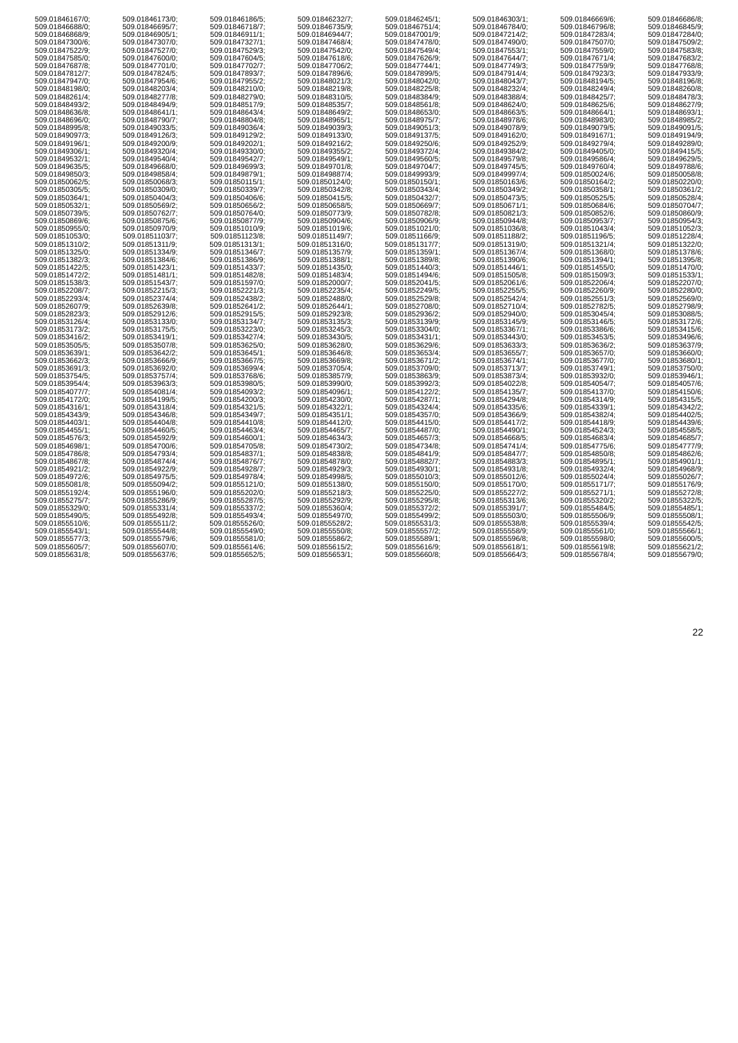509.01846167/0; 509.01846173/0; 509.01846186/5; 509.01846232/7; 509.01846245/1; 509.01846303/1; 509.01846669/6; 509.01846686/8;
509.01846688/0; 509.01846695/7; 509.01846718/7; 509.01846735/9; 509.01846751/4; 509.01846784/0; 509.01846796/8; 509.01846845/9;
509.01846868/9; 509.01846905/1; 509.01846911/1; 509.01846944/7; 509.01847001/9; 509.01847214/2; 509.01847283/4; 509.01847284/0;
509.01847300/6; 509.01847307/0; 509.01847327/1; 509.01847468/4; 509.01847478/0; 509.01847490/0; 509.01847507/0; 509.01847509/2;
509.01847522/9; 509.01847527/0; 509.01847529/3; 509.01847542/0; 509.01847549/4; 509.01847553/1; 509.01847559/0; 509.01847583/8;
509.01847585/0; 509.01847600/0; 509.01847604/5; 509.01847618/6; 509.01847626/9; 509.01847644/7; 509.01847671/4; 509.01847683/2;
509.01847687/8; 509.01847701/0; 509.01847702/7; 509.01847706/2; 509.01847744/1; 509.01847749/3; 509.01847759/9; 509.01847768/8;
509.01847812/7; 509.01847824/5; 509.01847893/7; 509.01847896/6; 509.01847899/5; 509.01847914/4; 509.01847923/3; 509.01847933/9;
509.01847947/0; 509.01847954/6; 509.01847955/2; 509.01848021/3; 509.01848042/0; 509.01848043/7; 509.01848194/5; 509.01848196/8;
509.01848198/0; 509.01848203/4; 509.01848210/0; 509.01848219/8; 509.01848225/8; 509.01848232/4; 509.01848249/4; 509.01848260/8;
509.01848261/4; 509.01848277/8; 509.01848279/0; 509.01848310/5; 509.01848384/9; 509.01848388/4; 509.01848425/7; 509.01848478/3;
509.01848493/2; 509.01848494/9; 509.01848517/9; 509.01848535/7; 509.01848561/8; 509.01848624/0; 509.01848625/6; 509.01848627/9;
509.01848636/8; 509.01848641/1; 509.01848643/4; 509.01848649/2; 509.01848653/0; 509.01848663/5; 509.01848664/1; 509.01848693/1;
509.01848696/0; 509.01848790/7; 509.01848804/8; 509.01848965/1; 509.01848975/7; 509.01848978/6; 509.01848983/0; 509.01848985/2;
509.01848995/8; 509.01849033/5; 509.01849036/4; 509.01849039/3; 509.01849051/3; 509.01849078/9; 509.01849079/5; 509.01849091/5;
509.01849097/3; 509.01849126/3; 509.01849129/2; 509.01849133/0; 509.01849137/5; 509.01849162/0; 509.01849167/1; 509.01849194/9;
509.01849196/1; 509.01849200/9; 509.01849202/1; 509.01849216/2; 509.01849250/6; 509.01849252/9; 509.01849279/4; 509.01849289/0;
509.01849306/1; 509.01849320/4; 509.01849330/0; 509.01849355/2; 509.01849372/4; 509.01849384/2; 509.01849405/0; 509.01849415/5;
509.01849532/1; 509.01849540/4; 509.01849542/7; 509.01849549/1; 509.01849560/5; 509.01849579/8; 509.01849586/4; 509.01849629/5;
509.01849635/5; 509.01849668/0; 509.01849699/3; 509.01849701/8; 509.01849704/7; 509.01849745/5; 509.01849760/4; 509.01849788/6;
509.01849850/3; 509.01849858/4; 509.01849879/1; 509.01849887/4; 509.01849993/9; 509.01849997/4; 509.01850024/6; 509.01850058/8;
509.01850062/5; 509.01850068/3; 509.01850115/1; 509.01850124/0; 509.01850150/1; 509.01850163/6; 509.01850164/2; 509.01850220/0;
509.01850305/5; 509.01850309/0; 509.01850339/7; 509.01850342/8; 509.01850343/4; 509.01850349/2; 509.01850358/1; 509.01850361/2;
509.01850364/1; 509.01850404/3; 509.01850406/6; 509.01850415/5; 509.01850432/7; 509.01850473/5; 509.01850525/5; 509.01850528/4;
509.01850532/1; 509.01850569/2; 509.01850656/2; 509.01850658/5; 509.01850669/7; 509.01850671/1; 509.01850684/6; 509.01850704/7;
509.01850739/5; 509.01850762/7; 509.01850764/0; 509.01850773/9; 509.01850782/8; 509.01850821/3; 509.01850852/6; 509.01850860/9;
509.01850869/6; 509.01850875/6; 509.01850877/9; 509.01850904/6; 509.01850906/9; 509.01850944/8; 509.01850953/7; 509.01850954/3;
509.01850955/0; 509.01850970/9; 509.01851010/9; 509.01851019/6; 509.01851021/0; 509.01851036/8; 509.01851043/4; 509.01851052/3;
509.01851053/0; 509.01851103/7; 509.01851123/8; 509.01851149/7; 509.01851166/9; 509.01851188/2; 509.01851196/5; 509.01851228/4;
509.01851310/2; 509.01851311/9; 509.01851313/1; 509.01851316/0; 509.01851317/7; 509.01851319/0; 509.01851321/4; 509.01851322/0;
509.01851325/0; 509.01851334/9; 509.01851346/7; 509.01851357/9; 509.01851359/1; 509.01851367/4; 509.01851368/0; 509.01851378/6;
509.01851382/3; 509.01851384/6; 509.01851386/9; 509.01851388/1; 509.01851389/8; 509.01851390/6; 509.01851394/1; 509.01851395/8;
509.01851422/5; 509.01851423/1; 509.01851433/7; 509.01851435/0; 509.01851440/3; 509.01851446/1; 509.01851455/0; 509.01851470/0;
509.01851472/2; 509.01851481/1; 509.01851482/8; 509.01851483/4; 509.01851494/6; 509.01851505/8; 509.01851509/3; 509.01851533/1;
509.01851538/3; 509.01851543/7; 509.01851597/0; 509.01852000/7; 509.01852041/5; 509.01852061/6; 509.01852206/4; 509.01852207/0;
509.01852208/7; 509.01852215/3; 509.01852221/3; 509.01852235/4; 509.01852249/5; 509.01852255/5; 509.01852260/9; 509.01852280/0;
509.01852293/4; 509.01852374/4; 509.01852438/2; 509.01852488/0; 509.01852529/8; 509.01852542/4; 509.01852551/3; 509.01852569/0;
509.01852607/9; 509.01852639/8; 509.01852641/2; 509.01852644/1; 509.01852708/0; 509.01852710/4; 509.01852782/5; 509.01852798/9;
509.01852823/3; 509.01852912/6; 509.01852915/5; 509.01852923/8; 509.01852936/2; 509.01852940/0; 509.01853045/4; 509.01853088/5;
509.01853126/4; 509.01853133/0; 509.01853134/7; 509.01853135/3; 509.01853139/9; 509.01853145/9; 509.01853146/5; 509.01853172/6;
509.01853173/2; 509.01853175/5; 509.01853223/0; 509.01853245/3; 509.01853304/0; 509.01853367/1; 509.01853386/6; 509.01853415/6;
509.01853416/2; 509.01853419/1; 509.01853427/4; 509.01853430/5; 509.01853431/1; 509.01853443/0; 509.01853453/5; 509.01853496/6;
509.01853505/5; 509.01853507/8; 509.01853625/0; 509.01853628/0; 509.01853629/6; 509.01853633/3; 509.01853636/2; 509.01853637/9;
509.01853639/1; 509.01853642/2; 509.01853645/1; 509.01853646/8; 509.01853653/4; 509.01853655/7; 509.01853657/0; 509.01853660/0;
509.01853662/3; 509.01853666/9; 509.01853667/5; 509.01853669/8; 509.01853671/2; 509.01853674/1; 509.01853677/0; 509.01853680/1;
509.01853691/3; 509.01853692/0; 509.01853699/4; 509.01853705/4; 509.01853709/0; 509.01853713/7; 509.01853749/1; 509.01853750/0;
509.01853754/5; 509.01853757/4; 509.01853768/6; 509.01853857/9; 509.01853863/9; 509.01853873/4; 509.01853932/0; 509.01853946/1;
509.01853954/4; 509.01853963/3; 509.01853980/5; 509.01853990/0; 509.01853992/3; 509.01854022/8; 509.01854054/7; 509.01854057/6;
509.01854077/7; 509.01854081/4; 509.01854093/2; 509.01854096/1; 509.01854122/2; 509.01854135/7; 509.01854137/0; 509.01854150/6;
509.01854172/0; 509.01854199/5; 509.01854200/3; 509.01854230/0; 509.01854287/1; 509.01854294/8; 509.01854314/9; 509.01854315/5;
509.01854316/1; 509.01854318/4; 509.01854321/5; 509.01854322/1; 509.01854324/4; 509.01854335/6; 509.01854339/1; 509.01854342/2;
509.01854343/9; 509.01854346/8; 509.01854349/7; 509.01854351/1; 509.01854357/0; 509.01854366/9; 509.01854382/4; 509.01854402/5;
509.01854403/1; 509.01854404/8; 509.01854410/8; 509.01854412/0; 509.01854415/0; 509.01854417/2; 509.01854418/9; 509.01854439/6;
509.01854455/1; 509.01854460/5; 509.01854463/4; 509.01854465/7; 509.01854487/0; 509.01854490/1; 509.01854524/3; 509.01854558/5;
509.01854576/3; 509.01854592/9; 509.01854600/1; 509.01854634/3; 509.01854657/3; 509.01854668/5; 509.01854683/4; 509.01854685/7;
509.01854698/1; 509.01854700/6; 509.01854705/8; 509.01854730/2; 509.01854734/8; 509.01854741/4; 509.01854775/6; 509.01854777/9;
509.01854786/8; 509.01854793/4; 509.01854837/1; 509.01854838/8; 509.01854841/9; 509.01854847/7; 509.01854850/8; 509.01854862/6;
509.01854867/8; 509.01854874/4; 509.01854876/7; 509.01854878/0; 509.01854882/7; 509.01854883/3; 509.01854895/1; 509.01854901/1;
509.01854921/2; 509.01854922/9; 509.01854928/7; 509.01854929/3; 509.01854930/1; 509.01854931/8; 509.01854932/4; 509.01854968/9;
509.01854972/6; 509.01854975/5; 509.01854978/4; 509.01854998/5; 509.01855010/3; 509.01855012/6; 509.01855024/4; 509.01855026/7;
509.01855081/8; 509.01855094/2; 509.01855121/0; 509.01855138/0; 509.01855150/0; 509.01855170/0; 509.01855171/7; 509.01855176/9;
509.01855192/4; 509.01855196/0; 509.01855202/0; 509.01855218/3; 509.01855225/0; 509.01855227/2; 509.01855271/1; 509.01855272/8;
509.01855275/7; 509.01855286/9; 509.01855287/5; 509.01855292/9; 509.01855295/8; 509.01855313/6; 509.01855320/2; 509.01855322/5;
509.01855329/0; 509.01855331/4; 509.01855337/2; 509.01855360/4; 509.01855372/2; 509.01855391/7; 509.01855484/5; 509.01855485/1;
509.01855490/5; 509.01855492/8; 509.01855493/4; 509.01855497/0; 509.01855499/2; 509.01855503/0; 509.01855506/9; 509.01855508/1;
509.01855510/6; 509.01855511/2; 509.01855526/0; 509.01855528/2; 509.01855531/3; 509.01855538/8; 509.01855539/4; 509.01855542/5;
509.01855543/1; 509.01855544/8; 509.01855549/0; 509.01855550/8; 509.01855557/2; 509.01855558/9; 509.01855561/0; 509.01855566/1;
509.01855577/3; 509.01855579/6; 509.01855581/0; 509.01855586/2; 509.01855589/1; 509.01855596/8; 509.01855598/0; 509.01855600/5;
509.01855605/7; 509.01855607/0; 509.01855614/6; 509.01855615/2; 509.01855616/9; 509.01855618/1; 509.01855619/8; 509.01855621/2;
509.01855631/8; 509.01855637/6; 509.01855652/5; 509.01855653/1; 509.01855660/8; 509.01855664/3; 509.01855678/4; 509.01855679/0;
22